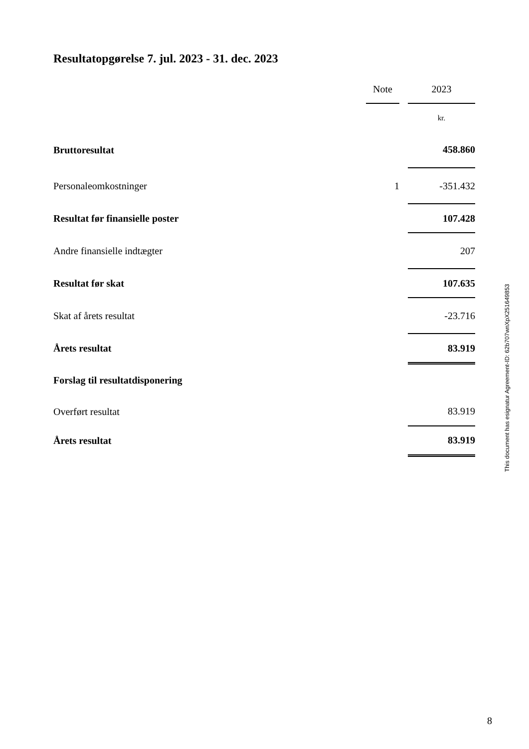Resultatopgørelse 7. jul. 2023 - 31. dec. 2023
| | Note | | 2023 |
| | | | kr. |
| Bruttoresultat | | | 458.860 |
| Personaleomkostninger | 1 | | -351.432 |
| Resultat før finansielle poster | | | 107.428 |
| Andre finansielle indtægter | | | 207 |
| Resultat før skat | | | 107.635 |
| Skat af årets resultat | | | -23.716 |
| Årets resultat | | | 83.919 |
| Forslag til resultatdisponering | | | |
| Overført resultat | | | 83.919 |
| Årets resultat | | | 83.919 |
This document has esignatur Agreement-ID: 62b707wnXpX251649853
8